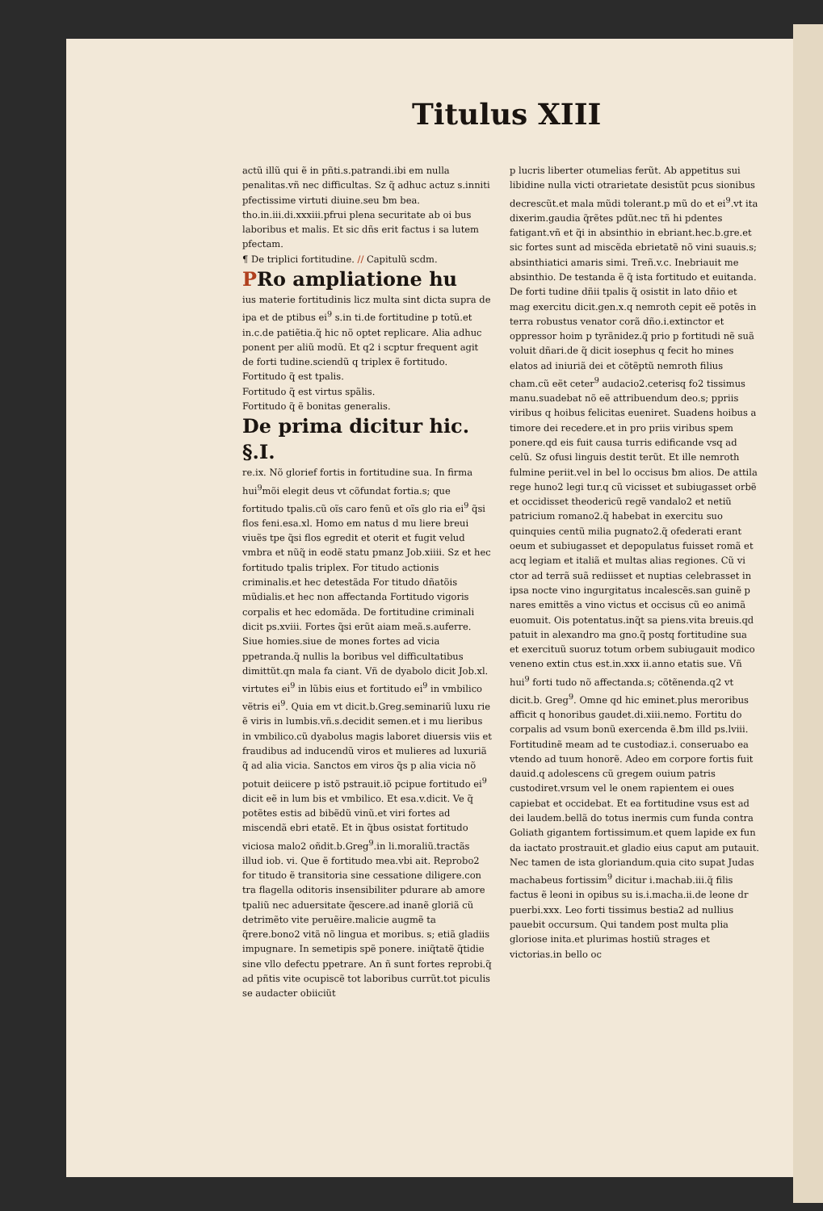Titulus XIII
actũ illũ qui ẽ in pñti.s.patrandi.ibi em nulla penalitas.vñ nec difficultas. Sz q̃ adhuc actuz s.inniti pfectissime virtuti diuine.seu ƀm bea. tho.in.iii.di.xxxiii.pfrui plena securitate ab oi bus laboribus et malis. Et sic dñs erit factus i sa lutem pfectam.
¶ De triplici fortitudine. // Capitulũ scdm.
PRo ampliatione hu
ius materie fortitudinis licz multa sint dicta supra de ipa et de ptibus ei<sup>9</sup> s.in ti.de fortitudine p totũ.et in.c.de patiẽtia.q̃ hic nõ optet replicare. Alia adhuc ponent per aliũ modũ. Et q2 i scptur frequent agit de forti tudine.sciendũ q triplex ẽ fortitudo.
Fortitudo q̃ est tpalis.
Fortitudo q̃ est virtus spãlis.
Fortitudo q̃ ẽ bonitas generalis.
De prima dicitur hic. §.I.
re.ix. Nõ glorief fortis in fortitudine sua. In firma hui<sup>9</sup>mõi elegit deus vt cõfundat fortia.s; que fortitudo tpalis.cũ oĩs caro fenũ et oĩs glo ria ei<sup>9</sup> q̃si flos feni.esa.xl. Homo em natus d mu liere breui viuẽs tpe q̃si flos egredit et oterit et fugit velud vmbra et nũq̃ in eodẽ statu pmanz Job.xiiii. Sz et hec fortitudo tpalis triplex. For titudo actionis criminalis.et hec detestãda For titudo dñatõis mũdialis.et hec non affectanda Fortitudo vigoris corpalis et hec edomãda. De fortitudine criminali dicit ps.xviii. Fortes q̃si erũt aiam meã.s.auferre. Siue homies.siue de mones fortes ad vicia ppetranda.q̃ nullis la boribus vel difficultatibus dimittũt.qn mala fa ciant. Vñ de dyabolo dicit Job.xl. virtutes ei<sup>9</sup> in lũbis eius et fortitudo ei<sup>9</sup> in vmbilico vẽtris ei<sup>9</sup>. Quia em vt dicit.b.Greg.seminariũ luxu rie ẽ viris in lumbis.vñ.s.decidit semen.et i mu lieribus in vmbilico.cũ dyabolus magis laboret diuersis viis et fraudibus ad inducendũ viros et mulieres ad luxuriã q̃ ad alia vicia. Sanctos em viros q̃s p alia vicia nõ potuit deiicere p istõ pstrauit.iõ pcipue fortitudo ei<sup>9</sup> dicit eẽ in lum bis et vmbilico. Et esa.v.dicit. Ve q̃ potẽtes estis ad bibẽdũ vinũ.et viri fortes ad miscendã ebri etatẽ. Et in q̃bus osistat fortitudo viciosa malo2 oñdit.b.Greg<sup>9</sup>.in li.moraliũ.tractãs illud iob. vi. Que ẽ fortitudo mea.vbi ait. Reprobo2 for titudo ẽ transitoria sine cessatione diligere.con tra flagella oditoris insensibiliter pdurare ab amore tpaliũ nec aduersitate q̃escere.ad inanẽ gloriã cũ detrimẽto vite peruẽire.malicie augmẽ ta q̃rere.bono2 vitã nõ lingua et moribus. s; etiã gladiis impugnare. In semetipis spẽ ponere. iniq̃tatẽ q̃tidie sine vllo defectu ppetrare. An ñ sunt fortes reprobi.q̃ ad pñtis vite ocupiscẽ tot laboribus currũt.tot piculis se audacter obiiciũt
p lucris liberter otumelias ferũt. Ab appetitus sui libidine nulla victi otrarietate desistũt pcus sionibus decrescũt.et mala mũdi tolerant.p mũ do et ei<sup>9</sup>.vt ita dixerim.gaudia q̃rẽtes pdũt.nec tñ hi pdentes fatigant.vñ et q̃i in absinthio in ebriant.hec.b.gre.et sic fortes sunt ad miscẽda ebrietatẽ nõ vini suauis.s; absinthiatici amaris simi. Treñ.v.c. Inebriauit me absinthio. De testanda ẽ q̃ ista fortitudo et euitanda. De forti tudine dñii tpalis q̃ osistit in lato dñio et mag exercitu dicit.gen.x.q nemroth cepit eẽ potẽs in terra robustus venator corã dño.i.extinctor et oppressor hoim p tyrãnidez.q̃ prio p fortitudi nẽ suã voluit dñari.de q̃ dicit iosephus q fecit ho mines elatos ad iniuriã dei et cõtẽptũ nemroth filius cham.cũ eẽt ceter<sup>9</sup> audacio2.ceterisq fo2 tissimus manu.suadebat nõ eẽ attribuendum deo.s; ppriis viribus q hoibus felicitas eueniret. Suadens hoibus a timore dei recedere.et in pro priis viribus spem ponere.qd eis fuit causa turris edificande vsq ad celũ. Sz ofusi linguis destit terũt. Et ille nemroth fulmine periit.vel in bel lo occisus ƀm alios. De attila rege huno2 legi tur.q cũ vicisset et subiugasset orbẽ et occidisset theodericũ regẽ vandalo2 et netiũ patricium romano2.q̃ habebat in exercitu suo quinquies centũ milia pugnato2.q̃ ofederati erant oeum et subiugasset et depopulatus fuisset romã et acq legiam et italiã et multas alias regiones. Cũ vi ctor ad terrã suã rediisset et nuptias celebrasset in ipsa nocte vino ingurgitatus incalescẽs.san guinẽ p nares emittẽs a vino victus et occisus cũ eo animã euomuit. Ois potentatus.inq̃t sa piens.vita breuis.qd patuit in alexandro ma gno.q̃ postq fortitudine sua et exercituũ suoruz totum orbem subiugauit modico veneno extin ctus est.in.xxx ii.anno etatis sue. Vñ hui<sup>9</sup> forti tudo nõ affectanda.s; cõtẽnenda.q2 vt dicit.b. Greg<sup>9</sup>. Omne qd hic eminet.plus meroribus afficit q honoribus gaudet.di.xiii.nemo. Fortitu do corpalis ad vsum bonũ exercenda ẽ.ƀm illd ps.lviii. Fortitudinẽ meam ad te custodiaz.i. conseruabo ea vtendo ad tuum honorẽ. Adeo em corpore fortis fuit dauid.q adolescens cũ gregem ouium patris custodiret.vrsum vel le onem rapientem ei oues capiebat et occidebat. Et ea fortitudine vsus est ad dei laudem.bellã do totus inermis cum funda contra Goliath gigantem fortissimum.et quem lapide ex fun da iactato prostrauit.et gladio eius caput am putauit. Nec tamen de ista gloriandum.quia cito supat Judas machabeus fortissim<sup>9</sup> dicitur i.machab.iii.q̃ filis factus ẽ leoni in opibus su is.i.macha.ii.de leone dr puerbi.xxx. Leo forti tissimus bestia2 ad nullius pauebit occursum. Qui tandem post multa plia gloriose inita.et plurimas hostiũ strages et victorias.in bello oc